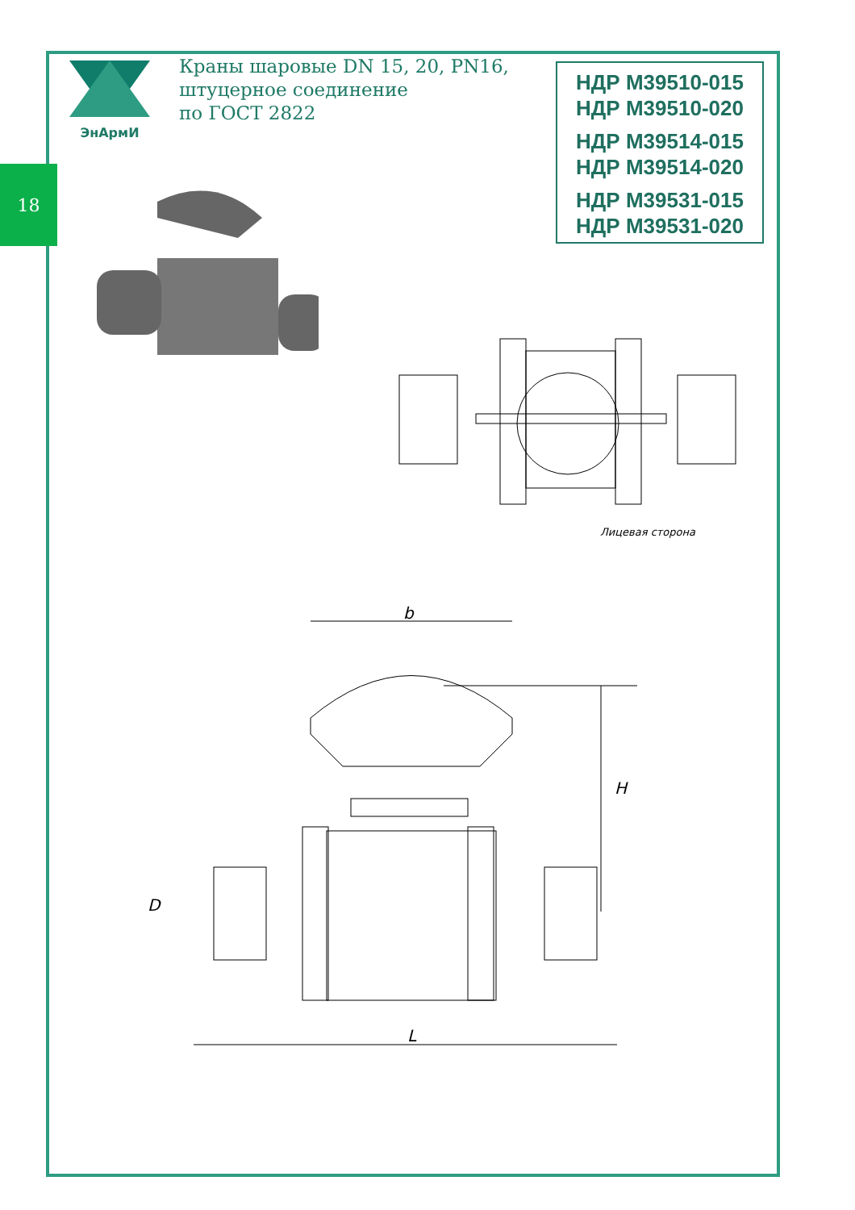ЭнАрмИ
Краны шаровые DN 15, 20, PN16,
штуцерное соединение
по ГОСТ 2822
НДР М39510-015
НДР М39510-020
НДР М39514-015
НДР М39514-020
НДР М39531-015
НДР М39531-020
18
Лицевая сторона
b
H
D
L